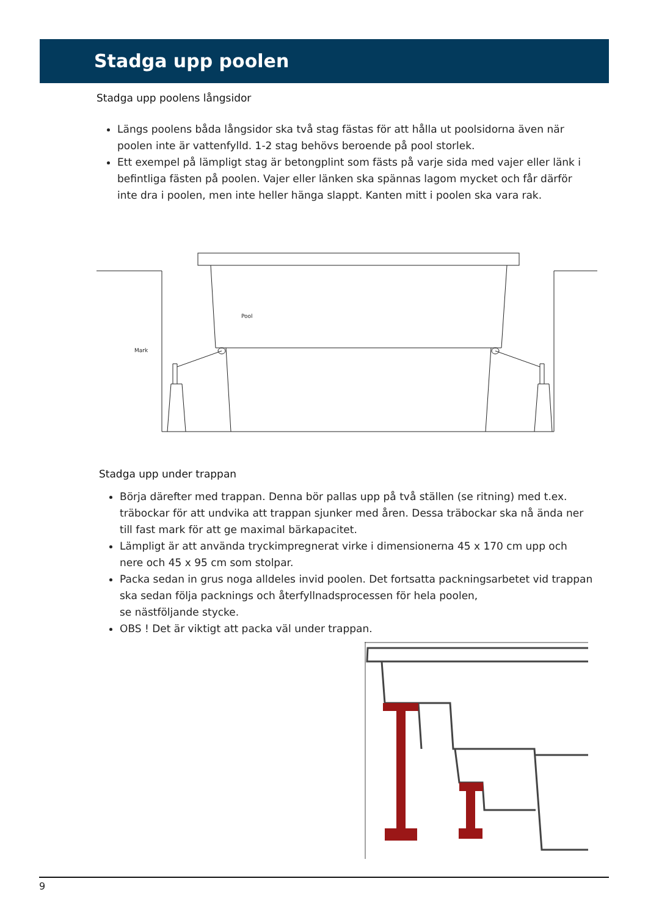Stadga upp poolen
Stadga upp poolens långsidor
Längs poolens båda långsidor ska två stag fästas för att hålla ut poolsidorna även när poolen inte är vattenfylld. 1-2 stag behövs beroende på pool storlek.
Ett exempel på lämpligt stag är betongplint som fästs på varje sida med vajer eller länk i befintliga fästen på poolen. Vajer eller länken ska spännas lagom mycket och får därför inte dra i poolen, men inte heller hänga slappt. Kanten mitt i poolen ska vara rak.
Pool
Mark
Stadga upp under trappan
Börja därefter med trappan. Denna bör pallas upp på två ställen (se ritning) med t.ex. träbockar för att undvika att trappan sjunker med åren. Dessa träbockar ska nå ända ner till fast mark för att ge maximal bärkapacitet.
Lämpligt är att använda tryckimpregnerat virke i dimensionerna 45 x 170 cm upp och nere och 45 x 95 cm som stolpar.
Packa sedan in grus noga alldeles invid poolen. Det fortsatta packningsarbetet vid trappan ska sedan följa packnings och återfyllnadsprocessen för hela poolen,
se nästföljande stycke.
OBS ! Det är viktigt att packa väl under trappan.
9